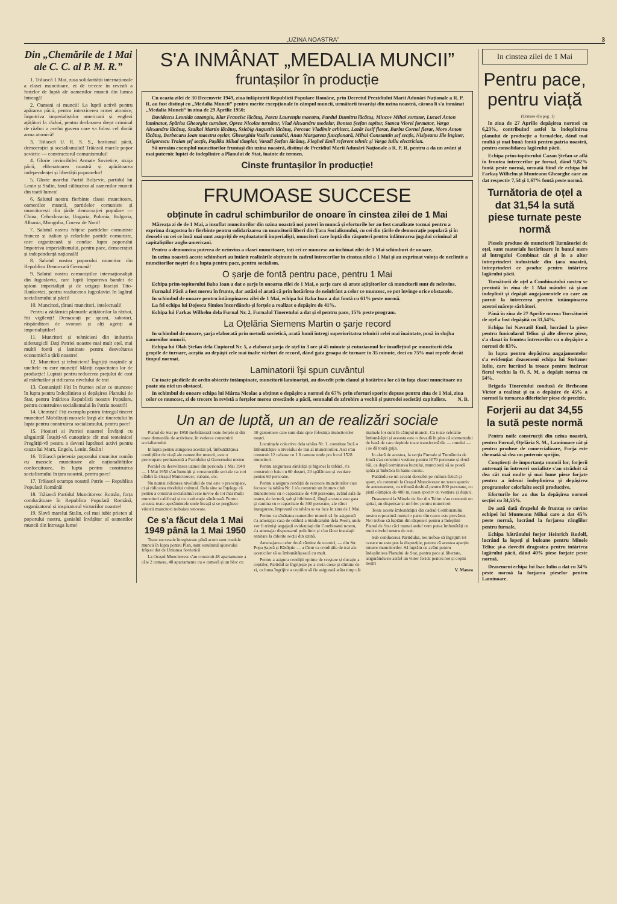„UZINA NOASTRA” 3
Din „Chemările de 1 Mai ale C. C. al P. M. R.”
1. Trăiască 1 Mai, ziua solidarității internaționale a clasei muncitoare, zi de trecere în revistă a forțelor de luptă ale oamenilor muncii din lumea întreagă!
2. Oameni ai muncii! La luptă activă pentru apărarea păcii, pentru interzicerea armei atomice, împotriva imperialiștilor americani și englezi ațâțători la război, pentru declararea drept criminal de război a acelui guvern care va folosi cel dintâi arma atomică!
3. Trăiască U. R. S. S., bastionul păcii, democrației și socialismului! Trăiască marele popor sovietic — constructorul comunismului!
4. Glorie invincibilei Armate Sovietice, straja păcii, eliberatoarea noastră și apărătoarea independenței și libertății popoarelor!
5. Glorie marelui Partid Bolșevic, partidul lui Lenin și Stalin, farul călăuzitor al oamenilor muncii din toată lumea!
6. Salutul nostru fierbinte clasei muncitoare, oamenilor muncii, partidelor comuniste și muncitorești din țările democrației populare — China, Cehoslovacia, Ungaria, Polonia, Bulgaria, Albania, Mongolia, Coreea de Nord!
7. Salutul nostru frățesc partidelor comuniste francez și italian și celorlalte partide comuniste, care organizează și conduc lupta poporului împotriva imperialismului, pentru pace, democrației și independență națională!
8. Salutul nostru poporului muncitor din Republica Democrată Germană!
9. Salutul nostru comuniștilor internaționaliști din Iugoslavia, care luptă împotriva bandei de spioni imperialiști și de ucigași fasciști Tito-Rankovici, pentru readucerea Iugoslaviei în lagărul socialismului și păcii!
10. Muncitori, țărani muncitori, intelectuali!
Pentru a zădărnici planurile ațâțătorilor la război, fiți vigilenți! Demascați pe spioni, sabotori, răspânditori de svonuri și alți agenți ai imperialiștilor!
11. Muncitori și tehnicieni din industria siderurgică! Dați Patriei noastre mai mult oțel, mai multă fontă și laminate pentru desvoltarea economică a țării noastre!
12. Muncitori și tehnicieni! Îngrijiți mașinile și uneltele cu care munciți! Măriți capacitatea lor de producție! Luptați pentru reducerea prețului de cost al mărfurilor și ridicarea nivelului de trai
13. Comuniști! Fiți în fruntea celor ce muncesc în lupta pentru îndeplinirea și depășirea Planului de Stat, pentru întărirea Republicii noastre Populare, pentru construirea socialismului în Patria noastră!
14. Utemiști! Fiți exemplu pentru întregul tineret muncitor! Mobilizați massele largi ale tineretului în lupta pentru construirea socialismului, pentru pace!
15. Pionieri ai Patriei noastre! Învățați cu sârguință! Înușiți-vă cunoștințe cât mai temeinice! Pregătiți-vă pentru a deveni luptători activi pentru cauza lui Marx, Engels, Lenin, Stalin!
16. Trăiască prietenia poporului muncitor român cu massele muncitoare ale naționalităților conlocuitoare, în lupta pentru construirea socialismului în țara noastră, pentru pace!
17. Trăiască scumpa noastră Patrie — Republica Populară Română!
18. Trăiască Partidul Muncitoresc Român, forța conducătoare în Republica Populară Română, organizatorul și inspiratorul victoriilor noastre!
19. Slavă marelui Stalin, cel mai iubit prieten al poporului nostru, genialul învățător al oamenilor muncii din întreaga lume!
S'A INMÂNAT „MEDALIA MUNCII”
fruntașilor în producție
Cu ocazia zilei de 30 Decemvrie 1949, ziua înfăptuirii Republicii Populare Române, prin Decretul Prezidiului Marii Adunări Naționale a R. P. R. au fost distinși cu „Medalia Muncii” pentru merite excepționale în câmpul muncii, următorii tovarăși din uzina noastră, cărora li s'a înmânat „Medalia Muncii” în ziua de 29 Aprilie 1950:
Davidescu Leonida cazangiu, Klar Francisc lăcătuș, Pascu Laurențiu maestru, Furdui Dumitru lăcătuș, Mincov Mihai sortator, Lucaci Anton laminator, Spărios Gheorghe turnător, Oprea Nicolae turnător, Vlad Alexandru modelar, Bontea Ștefan topitor, Stanca Viorel formator, Varga Alexandru lăcătuș, Szalkai Martin lăcătuș, Sziebig Augustin lăcătuș, Perceac Vladimir arhitect, Lazăr Iosif fierar, Barbu Cornel fierar, Moro Anton lăcătuș, Berbecaru Ioan maestru oțelar, Gheorghiu Vasile contabil, Anau Margareta funcționară, Mihai Constantin șef secție, Nisipeanu Ilie inginer, Grigorescu Traian șef secție, Pașlika Mihai tâmplar, Varadi Ștefan lăcătuș, Fleghel Emil referent tehnic și Varga Iuliu electrician.
Să urmăm exemplul muncitorilor fruntași din uzina noastră, distinși de Prezidiul Marii Adunări Naționale a R. P. R. pentru a da un avânt și mai puternic luptei de îndeplinire a Planului de Stat, înainte de termen.
Cinste fruntașilor în producție!
FRUMOASE SUCCESE
obținute în cadrul schimburilor de onoare în cinstea zilei de 1 Mai
Măreața zi de de 1 Mai, a insuflat muncitorilor din uzina noastră noi puteri în muncă și eforturile lor au fost canalizate tocmai pentru a exprima dragostea lor fierbinte pentru solidarizarea cu muncitorii liberi din Țara Socialismului, cu cei din țările de democrație populară și în deosebi cu cei ce încă mai sunt asupriți de exploatatorii imperialiști, muncitori care luptă din răsputeri pentru înlăturarea jugului criminal al capitaliștilor anglo-americani.
Pentru a demonstra puterea de neînvins a clasei muncitoare, toți cei ce muncesc au închinat zilei de 1 Mai schimburi de onoare.
In uzina noastră aceste schimburi au întărit realizările obținute în cadrul întrecerilor în cinstea zilei a 1 Mai și au exprimat voința de neclintit a muncitorilor noștri de a lupta pentru pace, pentru socialism.
O șarje de fontă pentru pace, pentru 1 Mai
Echipa prim-topitorului Baba Ioan a dat o șarje în onoarea zilei de 1 Mai, o șarje care să arate ațâțătorilor că muncitorii sunt de neînvins.
Furnalul Păcii a fost mereu în frunte, dar astăzi el arată că prin hotărîrea de neînfrânt a celor ce muncesc, se pot învinge orice obstacole.
In schimbul de onoare pentru întâmpinarea zilei de 1 Mai, echipa lui Baba Ioan a dat fontă cu 61% peste normă.
La fel echipa lui Dojescu Simion încordându-și forțele a realizat o depășire de 41%.
Echipa lui Farkas Wilhelm dela Furnal Nr. 2, Furnalul Tineretului a dat și el pentru pace, 15% peste program.
La Oțelăria Siemens Martin o șarje record
In schimbul de onoare, șarja elaborată prin metodă sovietică, arată lumii întregi superioritatea tehnicii celei mai înaintate, pusă în slujba oamenilor muncii.
Echipa lui Olah Ștefan dela Cuptorul Nr. 5, a elaborat șarja de oțel în 3 ore și 45 minute și entuziasmul lor însuflețind pe muncitorii dela gropile de turnare, aceștia au depășit cele mai înalte vârfuri de record, dând gata groapa de turnare în 35 minute, deci cu 75% mai repede decât timpul normat.
Laminatorii își spun cuvântul
Cu toate piedicile de ordin obiectiv întâmpinate, muncitorii laminoriști, au dovedit prin elanul și hotărîrea lor că în fața clasei muncitoare nu poate sta nici un obstacol.
In schimbul de onoare echipa lui Mârza Nicolae a obținut o depășire a normei de 67% prin eforturi sporite depuse pentru ziua de 1 Mai, ziua celor ce muncesc, zi de trecere în revistă a forțelor mereu crescânde a păcii, semnalul de zdrobire a vechii și putredei societăți capitaliste. N. B.
Un an de luptă, un an de realizări sociale
Planul de Stat pe 1950 mobilizează toate forțele și din toate domeniile de activitate, în vederea construirii socialismului.
In lupta pentru atingerea acestui țel, îmbunătățirea condițiilor de viață ale oamenilor muncii, este o preocupare permanentă a Partidului și Guvernului nostru
Peralel cu desvoltarea uzinei din perioada 1 Mai 1949 — 1 Mai 1950 s'au înmulțit și construcțiile sociale ca: noi clădiri la Orașul Muncitoresc, cabane, etc.
Nu numai ridicarea nivelului de trai este o preocupare, ci și ridicarea nivelului cultural. Dela sine se înțelege că pentru a construi socialismul este nevoe de tot mai mulți muncitori calificați și cu o educație sănătoasă. Pentru aceasta toate așezămintele unde învață și se pregătesc viitorii muncitori trebuiau renovate.
Ce s'a făcut dela 1 Mai 1949 până la 1 Mai 1950
Toate succesele înregistrate până acum sunt roadele muncii în lupta pentru Plan, sunt rezultatul ajutorului frățesc dat de Uniunea Sovietică
La Orașul Muncitoresc s'au construit 48 apartamente a câte 2 camere, 48 apartamente cu o cameră și un bloc cu 30 garsoniere care sunt date spre folosința muncitorilor noștri.
Locuințele colective dela tabăra Nr. 1. constitue încă o îmbunătățire a nivelului de trai al muncitorilor. Aici s'au construit 12 cabane cu 1 6 camere unde pot locui 1528 muncitori.
Pentru asigurarea sănătății și higenei la tabără, s'a construit o baie cu 60 dușuri, 20 spălătoare și vestiare pentru 60 persoane.
Pentru a asigura condiții de recreere muncitorilor care locuesc la tabăra Nr. 1 s'a construit un frumos club muncitoresc cu o capacitate de 400 persoane, având sală de teatru, de lectură, șah și bibliotecă, lângă acestea este gata și cantina cu o capacitate de 300 persoane, ale cărei inaugurare, împreună cu tabăra se va face în ziua de 1 Mai.
Pentru ca sănătatea oamenilor muncii să fie asigurată s'a amenajat casa de odihnă a Sindicatului dela Poeni, unde vor fi trimiși angajații evidențiați din Combinatul nostru, s'a amenajat dispensarul policlinic și s'au făcut instalații sanitare la diferite secții din uzină.
Amenajarea celor două cămine de ucenici, — din Str. Popa Șapcă și Răcăștie — a făcut ca condițiile de trai ale ucenicilor să se îmbunătățească cu mult.
Pentru a asigura condiții optime de creștere și ducație a copiilor, Partidul se îngrijește pe a creia creșe și cămine de zi, ca buna îngrijire a copiilor să fie asigurată atâta timp cât mamele lor sunt în câmpul muncii. Ca toate celelalte îmbunătățiri și aceasta este o dovadă în plus că elementului de bază de care depinde toate transformările — omului — i se dă toată grija.
In afară de acestea, la secția Furnale și Turnătoria de fontă s'au construit vestiare pentru 1070 persoane și două băi, ca după terminarea lucrului, muncitorii să se poată spăla și îmbrăca în haine curate.
Punându-se un accent deosebit pe cultura fizică și sport, s'a construit la Orașul Muncitoresc un teren sportiv de antrenament, cu tribună deshisă pentru 800 persoane, cu pistă olimpica de 400 m, teren sportiv cu vestiare și dușuri.
Deasemeni la Minele de fier din Teliuc s'au construit un spital, un dispensar și un bloc pentru muncitori
Toate aceste îmbunătățiri din cadrul Combinatului nostru reprezintă numai o parte din ceace este prevăzut. Noi trebue să luptăm din răsputeri pentru a îndeplini Planul de Stat căci numai astfel vom putea îmbunătăți cu mult nivelul nostru de trai.
Sub conducerea Partidului, noi trebue să îngrijim tot ceeace ne este pus la dispoziție, pentru că acestea aparțin tuturor muncitorilor. Să luptăm cu avânt pentru îndeplinirea Planului de Stat, pentru pace și libertate, asigurându-ne astfel un viitor fericit pentru noi și copiii noștri
V. Manea
In cinstea zilei de 1 Mai
Pentru pace, pentru viață
(Urmare din pag. 1)
în ziua de 27 Aprilie depășirea normei cu 6,23%, contribuind astfel la îndeplinirea planului de producție a furnalelor, dând mai multă și mai bună fontă pentru patria noastră, pentru consolidarea lagărului păcii.
Echipa prim-topitorului Cazan Ștefan se află în fruntea întrecerilor pe furnal, dând 9,82% fontă peste normă, urmată fiind de echipa lui Farkaș Wilhelm și Munteanu Gheorghe care au dat respectiv 7,54 și 1,67% fontă peste normă.
Turnătoria de oțel a dat 31,54 la sută piese turnate peste normă
Piesele produse de muncitorii Turnătoriei de oțel, sunt materiale hotărîtoare în bunul mers al întregului Combinat cât și în a altor întreprinderi industriale din țara noastră, întreprinderi ce produc pentru întărirea lagărului păcii.
Turnătorii de oțel a Combinatului nostru se prezintă în ziua de 1 Mai mândri că și-au îndeplinit și depășit angajamentele cu care au pornit la întrecerea pentru întâmpinarea acestei mărețe sărbători.
Până în ziua de 27 Aprilie norma Turnătoriei de oțel a fost depășită cu 31,54%.
Echipa lui Navratil Emil, lucrând la piese pentru funicularul Teliuc și alte diverse piese, s'a clasat în fruntea întrecerilor cu o depășire a normei de 83%.
In lupta pentru depășirea angajamentelor s'a evidențiat deasemeni echipa lui Steltzner Iuliu, care lucrând la troace pentru încărcat fierul vechiu la O. S. M. a depășit norma cu 54%.
Brigada Tineretului condusă de Brebeanu Victor a realizat și ea o depășire de 45% a normei la turnarea diferitelor piese de precizie.
Forjerii au dat 34,55 la sută peste normă
Pentru noile construcții din uzina noastră, pentru Furnal, Oțelăria S. M., Laminoare cât și pentru produse de comercializare, Forja este chemată să dea un puternic sprijin.
Conștienți de importanța muncii lor, forjerii antrenați în întreceri socialiste s'au străduit să dea cât mai multe și mai bune piese forjate pentru a înlesni îndeplinirea și depășirea programelor celorlalte secții productive.
Eforturile lor au dus la depășirea normei secției cu 34,55%.
De astă dată drapelul de fruntaș se cuvine echipei lui Munteanu Mihai care a dat 45% peste normă, lucrând la forjarea rănglilor pentru furnale.
Echipa bătrânului forjer Heinrich Rudolf, lucrând la lopeți și buloane pentru Minele Teliuc și-a dovedit dragostea pentru întărirea lagărului păcii, dând 40% piese forjate peste normă.
Deasemeni echipa lui Isac Iuliu a dat cu 34% peste normă la forjarea pieselor pentru Laminoare.